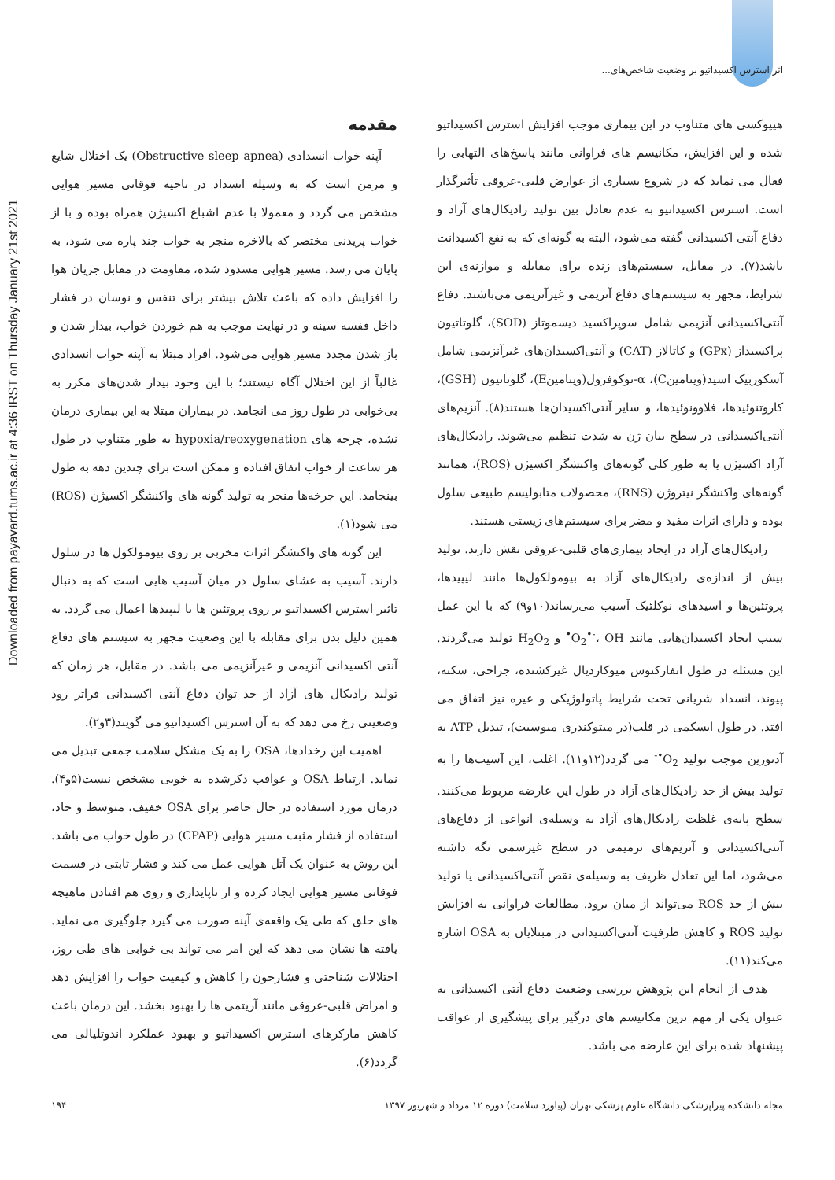اثر استرس اکسیداتیو بر وضعیت شاخص‌های...
Downloaded from payavard.tums.ac.ir at 4:36 IRST on Thursday January 21st 2021
مقدمه
آپنه خواب انسدادی (Obstructive sleep apnea) یک اختلال شایع و مزمن است که به وسیله انسداد در ناحیه فوقانی مسیر هوایی مشخص می گردد و معمولا با عدم اشباع اکسیژن همراه بوده و با از خواب پریدنی مختصر که بالاخره منجر به خواب چند پاره می شود، به پایان می رسد. مسیر هوایی مسدود شده، مقاومت در مقابل جریان هوا را افزایش داده که باعث تلاش بیشتر برای تنفس و نوسان در فشار داخل قفسه سینه و در نهایت موجب به هم خوردن خواب، بیدار شدن و باز شدن مجدد مسیر هوایی می‌شود. افراد مبتلا به آپنه خواب انسدادی غالباً از این اختلال آگاه نیستند؛ با این وجود بیدار شدن‌های مکرر به بی‌خوابی در طول روز می انجامد. در بیماران مبتلا به این بیماری درمان نشده، چرخه های hypoxia/reoxygenation به طور متناوب در طول هر ساعت از خواب اتفاق افتاده و ممکن است برای چندین دهه به طول بینجامد. این چرخه‌ها منجر به تولید گونه های واکنشگر اکسیژن (ROS) می شود(۱).
این گونه های واکنشگر اثرات مخربی بر روی بیومولکول ها در سلول دارند. آسیب به غشای سلول در میان آسیب هایی است که به دنبال تاثیر استرس اکسیداتیو بر روی پروتئین ها یا لیپیدها اعمال می گردد. به همین دلیل بدن برای مقابله با این وضعیت مجهز به سیستم های دفاع آنتی اکسیدانی آنزیمی و غیرآنزیمی می باشد. در مقابل، هر زمان که تولید رادیکال های آزاد از حد توان دفاع آنتی اکسیدانی فراتر رود وضعیتی رخ می دهد که به آن استرس اکسیداتیو می گویند(۳و۲).
اهمیت این رخدادها، OSA را به یک مشکل سلامت جمعی تبدیل می نماید. ارتباط OSA و عواقب ذکرشده به خوبی مشخص نیست(۵و۴). درمان مورد استفاده در حال حاضر برای OSA خفیف، متوسط و حاد، استفاده از فشار مثبت مسیر هوایی (CPAP) در طول خواب می باشد. این روش به عنوان یک آتل هوایی عمل می کند و فشار ثابتی در قسمت فوقانی مسیر هوایی ایجاد کرده و از ناپایداری و روی هم افتادن ماهیچه های حلق که طی یک واقعه‌ی آپنه صورت می گیرد جلوگیری می نماید. یافته ها نشان می دهد که این امر می تواند بی خوابی های طی روز، اختلالات شناختی و فشارخون را کاهش و کیفیت خواب را افزایش دهد و امراض قلبی-عروقی مانند آریتمی ها را بهبود بخشد. این درمان باعث کاهش مارکرهای استرس اکسیداتیو و بهبود عملکرد اندوتلیالی می گردد(۶).
هیپوکسی های متناوب در این بیماری موجب افزایش استرس اکسیداتیو شده و این افزایش، مکانیسم های فراوانی مانند پاسخ‌های التهابی را فعال می نماید که در شروع بسیاری از عوارض قلبی-عروقی تأثیرگذار است. استرس اکسیداتیو به عدم تعادل بین تولید رادیکال‌های آزاد و دفاع آنتی اکسیدانی گفته می‌شود، البته به گونه‌ای که به نفع اکسیدانت باشد(۷). در مقابل، سیستم‌های زنده برای مقابله و موازنه‌ی این شرایط، مجهز به سیستم‌های دفاع آنزیمی و غیرآنزیمی می‌باشند. دفاع آنتی‌اکسیدانی آنزیمی شامل سوپراکسید دیسموتاز (SOD)، گلوتاتیون پراکسیداز (GPx) و کاتالاز (CAT) و آنتی‌اکسیدان‌های غیرآنزیمی شامل آسکوربیک اسید(ویتامینC)، α-توکوفرول(ویتامینE)، گلوتاتیون (GSH)، کاروتنوئیدها، فلاوونوئیدها، و سایر آنتی‌اکسیدان‌ها هستند(۸). آنزیم‌های آنتی‌اکسیدانی در سطح بیان ژن به شدت تنظیم می‌شوند. رادیکال‌های آزاد اکسیژن یا به طور کلی گونه‌های واکنشگر اکسیژن (ROS)، همانند گونه‌های واکنشگر نیتروژن (RNS)، محصولات متابولیسم طبیعی سلول بوده و دارای اثرات مفید و مضر برای سیستم‌های زیستی هستند.
رادیکال‌های آزاد در ایجاد بیماری‌های قلبی-عروقی نقش دارند. تولید بیش از اندازه‌ی رادیکال‌های آزاد به بیومولکول‌ها مانند لیپیدها، پروتئین‌ها و اسیدهای نوکلئیک آسیب می‌رساند(۱۰و۹) که با این عمل سبب ایجاد اکسیدان‌هایی مانند O<sub>2</sub><sup>•-</sup>، OH<sup>•</sup> و H<sub>2</sub>O<sub>2</sub> تولید می‌گردند. این مسئله در طول انفارکتوس میوکاردیال غیرکشنده، جراحی، سکته، پیوند، انسداد شریانی تحت شرایط پاتولوژیکی و غیره نیز اتفاق می افتد. در طول ایسکمی در قلب(در میتوکندری میوسیت)، تبدیل ATP به آدنوزین موجب تولید O<sub>2</sub><sup>•-</sup> می گردد(۱۲و۱۱). اغلب، این آسیب‌ها را به تولید بیش از حد رادیکال‌های آزاد در طول این عارضه مربوط می‌کنند. سطح پایه‌ی غلظت رادیکال‌های آزاد به وسیله‌ی انواعی از دفاع‌های آنتی‌اکسیدانی و آنزیم‌های ترمیمی در سطح غیرسمی نگه داشته می‌شود، اما این تعادل ظریف به وسیله‌ی نقص آنتی‌اکسیدانی یا تولید بیش از حد ROS می‌تواند از میان برود. مطالعات فراوانی به افزایش تولید ROS و کاهش ظرفیت آنتی‌اکسیدانی در مبتلایان به OSA اشاره می‌کند(۱۱).
هدف از انجام این پژوهش بررسی وضعیت دفاع آنتی اکسیدانی به عنوان یکی از مهم ترین مکانیسم های درگیر برای پیشگیری از عواقب پیشنهاد شده برای این عارضه می باشد.
مجله دانشکده پیراپزشکی دانشگاه علوم پزشکی تهران (پیاورد سلامت) دوره ۱۲ مرداد و شهریور ۱۳۹۷ ۱۹۴